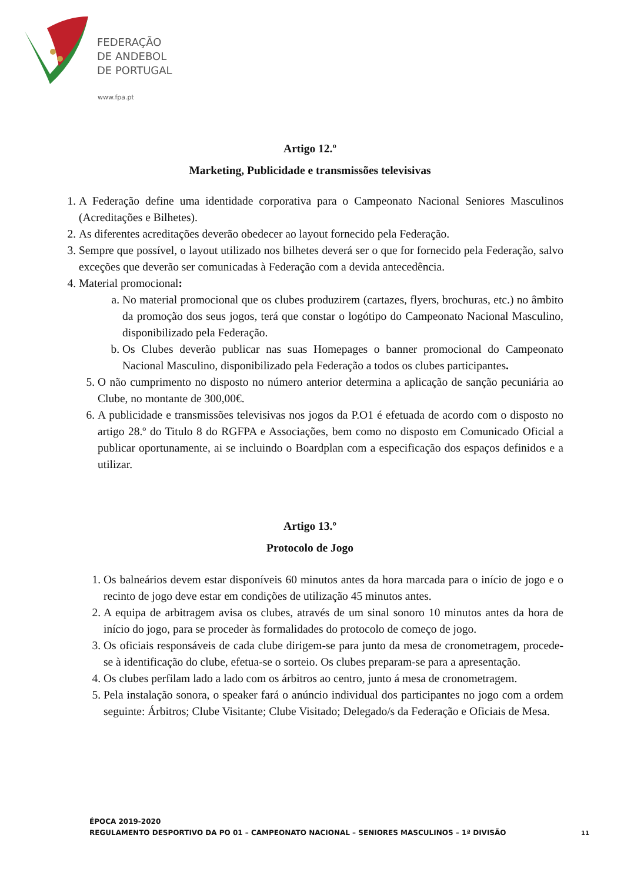FEDERAÇÃO
DE ANDEBOL
DE PORTUGAL
www.fpa.pt
Artigo 12.º
Marketing, Publicidade e transmissões televisivas
1. A Federação define uma identidade corporativa para o Campeonato Nacional Seniores Masculinos (Acreditações e Bilhetes).
2. As diferentes acreditações deverão obedecer ao layout fornecido pela Federação.
3. Sempre que possível, o layout utilizado nos bilhetes deverá ser o que for fornecido pela Federação, salvo exceções que deverão ser comunicadas à Federação com a devida antecedência.
4. Material promocional:
a. No material promocional que os clubes produzirem (cartazes, flyers, brochuras, etc.) no âmbito da promoção dos seus jogos, terá que constar o logótipo do Campeonato Nacional Masculino, disponibilizado pela Federação.
b. Os Clubes deverão publicar nas suas Homepages o banner promocional do Campeonato Nacional Masculino, disponibilizado pela Federação a todos os clubes participantes.
5. O não cumprimento no disposto no número anterior determina a aplicação de sanção pecuniária ao Clube, no montante de 300,00€.
6. A publicidade e transmissões televisivas nos jogos da P.O1 é efetuada de acordo com o disposto no artigo 28.º do Titulo 8 do RGFPA e Associações, bem como no disposto em Comunicado Oficial a publicar oportunamente, ai se incluindo o Boardplan com a especificação dos espaços definidos e a utilizar.
Artigo 13.º
Protocolo de Jogo
1. Os balneários devem estar disponíveis 60 minutos antes da hora marcada para o início de jogo e o recinto de jogo deve estar em condições de utilização 45 minutos antes.
2. A equipa de arbitragem avisa os clubes, através de um sinal sonoro 10 minutos antes da hora de início do jogo, para se proceder às formalidades do protocolo de começo de jogo.
3. Os oficiais responsáveis de cada clube dirigem-se para junto da mesa de cronometragem, procede-se à identificação do clube, efetua-se o sorteio. Os clubes preparam-se para a apresentação.
4. Os clubes perfilam lado a lado com os árbitros ao centro, junto á mesa de cronometragem.
5. Pela instalação sonora, o speaker fará o anúncio individual dos participantes no jogo com a ordem seguinte: Árbitros; Clube Visitante; Clube Visitado; Delegado/s da Federação e Oficiais de Mesa.
ÉPOCA 2019-2020
REGULAMENTO DESPORTIVO DA PO 01 – CAMPEONATO NACIONAL – SENIORES MASCULINOS – 1ª DIVISÃO
11